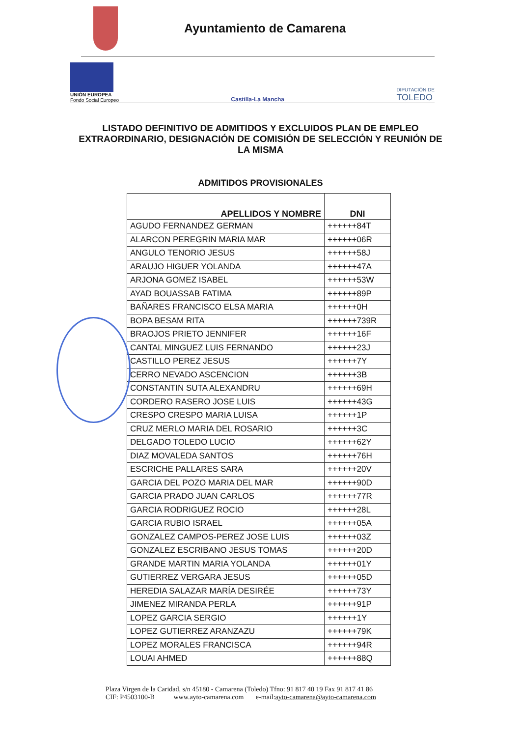Ayuntamiento de Camarena
UNIÓN EUROPEA
Fondo Social Europeo
Castilla-La Mancha
DIPUTACIÓN DE
TOLEDO
LISTADO DEFINITIVO DE ADMITIDOS Y EXCLUIDOS PLAN DE EMPLEO EXTRAORDINARIO, DESIGNACIÓN DE COMISIÓN DE SELECCIÓN Y REUNIÓN DE LA MISMA
ADMITIDOS PROVISIONALES
| APELLIDOS Y NOMBRE | DNI |
| --- | --- |
| AGUDO FERNANDEZ GERMAN | ++++++84T |
| ALARCON PEREGRIN MARIA MAR | ++++++06R |
| ANGULO TENORIO JESUS | ++++++58J |
| ARAUJO HIGUER YOLANDA | ++++++47A |
| ARJONA GOMEZ ISABEL | ++++++53W |
| AYAD BOUASSAB FATIMA | ++++++89P |
| BAÑARES FRANCISCO ELSA MARIA | ++++++0H |
| BOPA BESAM RITA | ++++++739R |
| BRAOJOS PRIETO JENNIFER | ++++++16F |
| CANTAL MINGUEZ LUIS FERNANDO | ++++++23J |
| CASTILLO PEREZ JESUS | ++++++7Y |
| CERRO NEVADO ASCENCION | ++++++3B |
| CONSTANTIN SUTA ALEXANDRU | ++++++69H |
| CORDERO RASERO JOSE LUIS | ++++++43G |
| CRESPO CRESPO MARIA LUISA | ++++++1P |
| CRUZ MERLO MARIA DEL ROSARIO | ++++++3C |
| DELGADO TOLEDO LUCIO | ++++++62Y |
| DIAZ MOVALEDA SANTOS | ++++++76H |
| ESCRICHE PALLARES SARA | ++++++20V |
| GARCIA DEL POZO MARIA DEL MAR | ++++++90D |
| GARCIA PRADO JUAN CARLOS | ++++++77R |
| GARCIA RODRIGUEZ ROCIO | ++++++28L |
| GARCIA RUBIO ISRAEL | ++++++05A |
| GONZALEZ CAMPOS-PEREZ JOSE LUIS | ++++++03Z |
| GONZALEZ ESCRIBANO JESUS TOMAS | ++++++20D |
| GRANDE MARTIN MARIA YOLANDA | ++++++01Y |
| GUTIERREZ VERGARA JESUS | ++++++05D |
| HEREDIA SALAZAR MARÍA DESIRÉE | ++++++73Y |
| JIMENEZ MIRANDA PERLA | ++++++91P |
| LOPEZ GARCIA SERGIO | ++++++1Y |
| LOPEZ GUTIERREZ ARANZAZU | ++++++79K |
| LOPEZ MORALES FRANCISCA | ++++++94R |
| LOUAI AHMED | ++++++88Q |
Plaza Virgen de la Caridad, s/n 45180 - Camarena (Toledo) Tfno: 91 817 40 19 Fax 91 817 41 86
CIF: P4503100-B www.ayto-camarena.com e-mail:ayto-camarena@ayto-camarena.com